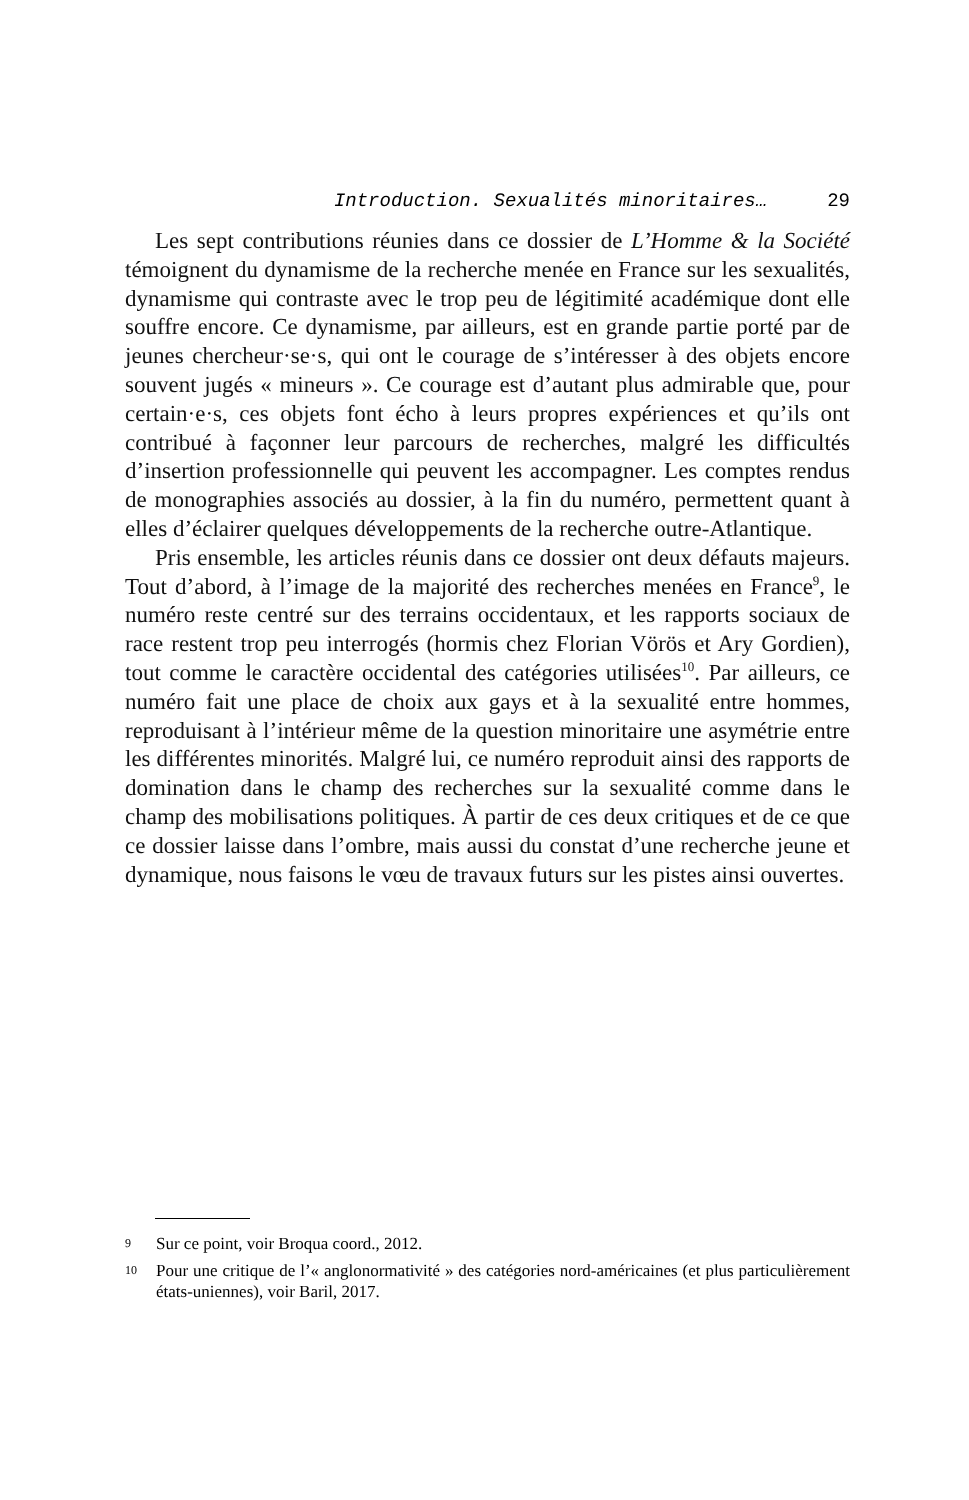Introduction. Sexualités minoritaires… 29
Les sept contributions réunies dans ce dossier de L’Homme & la Société témoignent du dynamisme de la recherche menée en France sur les sexualités, dynamisme qui contraste avec le trop peu de légitimité académique dont elle souffre encore. Ce dynamisme, par ailleurs, est en grande partie porté par de jeunes chercheur·se·s, qui ont le courage de s’intéresser à des objets encore souvent jugés « mineurs ». Ce courage est d’autant plus admirable que, pour certain·e·s, ces objets font écho à leurs propres expériences et qu’ils ont contribué à façonner leur parcours de recherches, malgré les difficultés d’insertion professionnelle qui peuvent les accompagner. Les comptes rendus de monographies associés au dossier, à la fin du numéro, permettent quant à elles d’éclairer quelques développements de la recherche outre-Atlantique.
Pris ensemble, les articles réunis dans ce dossier ont deux défauts majeurs. Tout d’abord, à l’image de la majorité des recherches menées en France<sup>9</sup>, le numéro reste centré sur des terrains occidentaux, et les rapports sociaux de race restent trop peu interrogés (hormis chez Florian Vörös et Ary Gordien), tout comme le caractère occidental des catégories utilisées<sup>10</sup>. Par ailleurs, ce numéro fait une place de choix aux gays et à la sexualité entre hommes, reproduisant à l’intérieur même de la question minoritaire une asymétrie entre les différentes minorités. Malgré lui, ce numéro reproduit ainsi des rapports de domination dans le champ des recherches sur la sexualité comme dans le champ des mobilisations politiques. À partir de ces deux critiques et de ce que ce dossier laisse dans l’ombre, mais aussi du constat d’une recherche jeune et dynamique, nous faisons le vœu de travaux futurs sur les pistes ainsi ouvertes.
9 Sur ce point, voir Broqua coord., 2012.
10 Pour une critique de l’« anglonormativité » des catégories nord-américaines (et plus particulièrement états-uniennes), voir Baril, 2017.